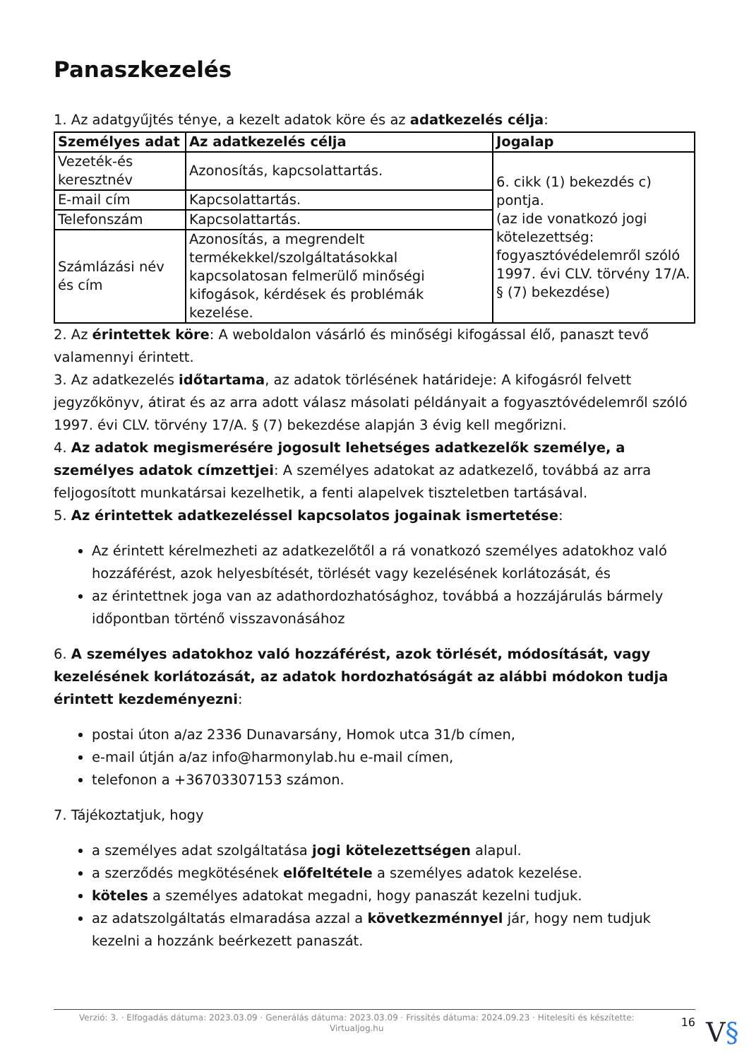Panaszkezelés
1. Az adatgyűjtés ténye, a kezelt adatok köre és az adatkezelés célja:
| Személyes adat | Az adatkezelés célja | Jogalap |
| --- | --- | --- |
| Vezeték-és keresztnév | Azonosítás, kapcsolattartás. | 6. cikk (1) bekezdés c) pontja. (az ide vonatkozó jogi kötelezettség: fogyasztóvédelemről szóló 1997. évi CLV. törvény 17/A. § (7) bekezdése) |
| E-mail cím | Kapcsolattartás. | |
| Telefonszám | Kapcsolattartás. | |
| Számlázási név és cím | Azonosítás, a megrendelt termékekkel/szolgáltatásokkal kapcsolatosan felmerülő minőségi kifogások, kérdések és problémák kezelése. | |
2. Az érintettek köre: A weboldalon vásárló és minőségi kifogással élő, panaszt tevő valamennyi érintett.
3. Az adatkezelés időtartama, az adatok törlésének határideje: A kifogásról felvett jegyzőkönyv, átirat és az arra adott válasz másolati példányait a fogyasztóvédelemről szóló 1997. évi CLV. törvény 17/A. § (7) bekezdése alapján 3 évig kell megőrizni.
4. Az adatok megismerésére jogosult lehetséges adatkezelők személye, a személyes adatok címzettjei: A személyes adatokat az adatkezelő, továbbá az arra feljogosított munkatársai kezelhetik, a fenti alapelvek tiszteletben tartásával.
5. Az érintettek adatkezeléssel kapcsolatos jogainak ismertetése:
Az érintett kérelmezheti az adatkezelőtől a rá vonatkozó személyes adatokhoz való hozzáférést, azok helyesbítését, törlését vagy kezelésének korlátozását, és
az érintettnek joga van az adathordozhatósághoz, továbbá a hozzájárulás bármely időpontban történő visszavonásához
6. A személyes adatokhoz való hozzáférést, azok törlését, módosítását, vagy kezelésének korlátozását, az adatok hordozhatóságát az alábbi módokon tudja érintett kezdeményezni:
postai úton a/az 2336 Dunavarsány, Homok utca 31/b címen,
e-mail útján a/az info@harmonylab.hu e-mail címen,
telefonon a +36703307153 számon.
7. Tájékoztatjuk, hogy
a személyes adat szolgáltatása jogi kötelezettségen alapul.
a szerződés megkötésének előfeltétele a személyes adatok kezelése.
köteles a személyes adatokat megadni, hogy panaszát kezelni tudjuk.
az adatszolgáltatás elmaradása azzal a következménnyel jár, hogy nem tudjuk kezelni a hozzánk beérkezett panaszát.
Verzió: 3. · Elfogadás dátuma: 2023.03.09 · Generálás dátuma: 2023.03.09 · Frissítés dátuma: 2024.09.23 · Hitelesíti és készítette: Virtualjog.hu
16
V§